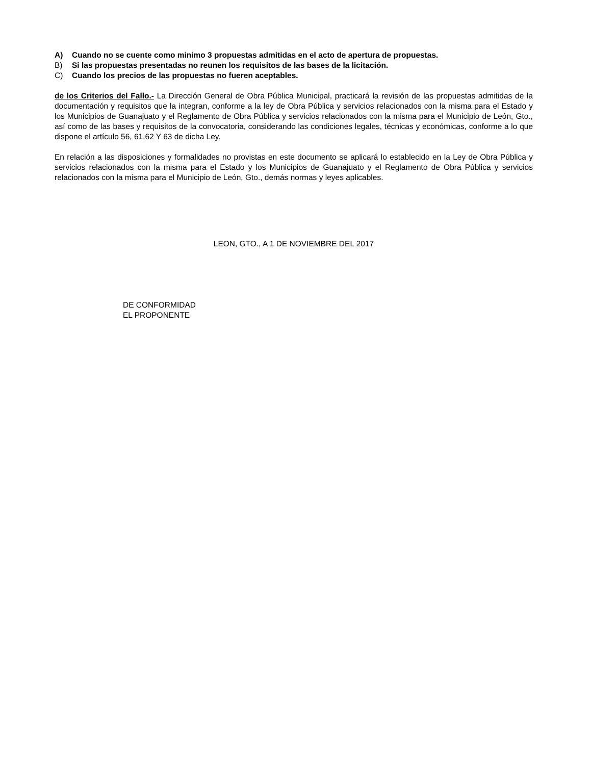A) Cuando no se cuente como minimo 3 propuestas admitidas en el acto de apertura de propuestas.
B) Si las propuestas presentadas no reunen los requisitos de las bases de la licitación.
C) Cuando los precios de las propuestas no fueren aceptables.
de los Criterios del Fallo.- La Dirección General de Obra Pública Municipal, practicará la revisión de las propuestas admitidas de la documentación y requisitos que la integran, conforme a la ley de Obra Pública y servicios relacionados con la misma para el Estado y los Municipios de Guanajuato y el Reglamento de Obra Pública y servicios relacionados con la misma para el Municipio de León, Gto., así como de las bases y requisitos de la convocatoria, considerando las condiciones legales, técnicas y económicas, conforme a lo que dispone el artículo 56, 61,62 Y 63 de dicha Ley.
En relación a las disposiciones y formalidades no provistas en este documento se aplicará lo establecido en la Ley de Obra Pública y servicios relacionados con la misma para el Estado y los Municipios de Guanajuato y el Reglamento de Obra Pública y servicios relacionados con la misma para el Municipio de León, Gto., demás normas y leyes aplicables.
LEON, GTO., A 1 DE NOVIEMBRE DEL 2017
DE CONFORMIDAD
EL PROPONENTE